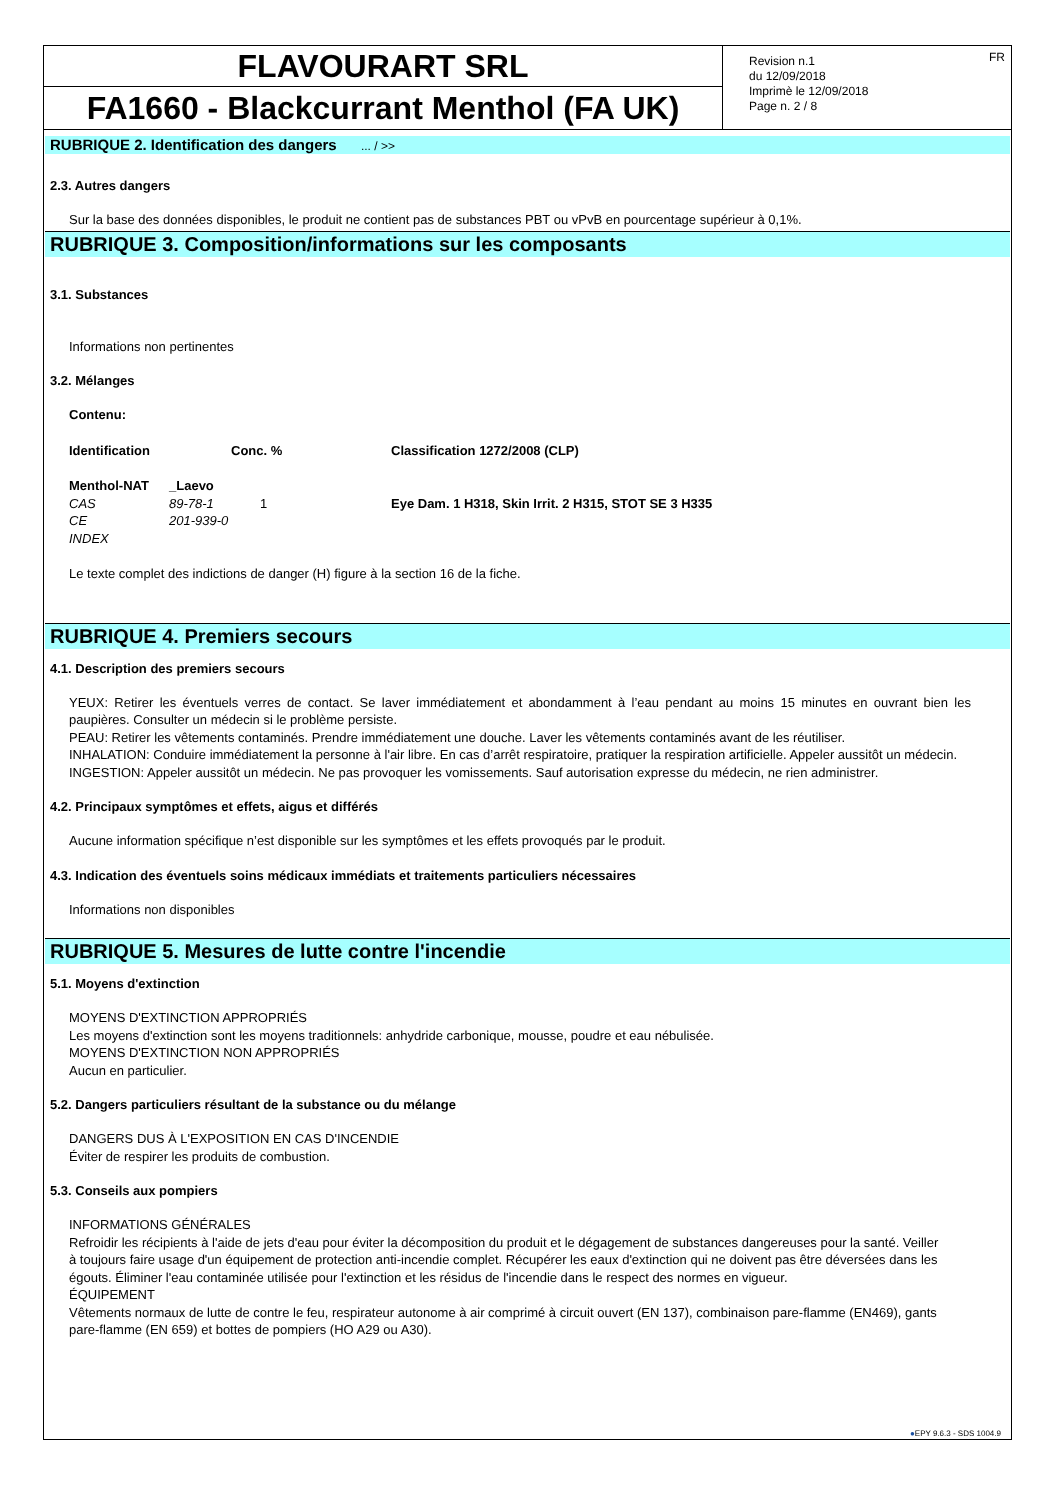FLAVOURART SRL
FA1660 - Blackcurrant Menthol (FA UK)
Revision n.1
du 12/09/2018
Imprimè le 12/09/2018
Page n. 2 / 8
FR
RUBRIQUE 2. Identification des dangers ... / >>
2.3. Autres dangers
Sur la base des données disponibles, le produit ne contient pas de substances PBT ou vPvB en pourcentage supérieur à 0,1%.
RUBRIQUE 3. Composition/informations sur les composants
3.1. Substances
Informations non pertinentes
3.2. Mélanges
Contenu:
| Identification | | Conc. % | Classification 1272/2008 (CLP) |
| --- | --- | --- | --- |
| Menthol-NAT | _Laevo | | |
| CAS | 89-78-1 | 1 | Eye Dam. 1 H318, Skin Irrit. 2 H315, STOT SE 3 H335 |
| CE | 201-939-0 | | |
| INDEX | | | |
Le texte complet des indictions de danger (H) figure à la section 16 de la fiche.
RUBRIQUE 4. Premiers secours
4.1. Description des premiers secours
YEUX: Retirer les éventuels verres de contact. Se laver immédiatement et abondamment à l’eau pendant au moins 15 minutes en ouvrant bien les paupières. Consulter un médecin si le problème persiste.
PEAU: Retirer les vêtements contaminés. Prendre immédiatement une douche. Laver les vêtements contaminés avant de les réutiliser.
INHALATION: Conduire immédiatement la personne à l'air libre. En cas d’arrêt respiratoire, pratiquer la respiration artificielle. Appeler aussitôt un médecin.
INGESTION: Appeler aussitôt un médecin. Ne pas provoquer les vomissements. Sauf autorisation expresse du médecin, ne rien administrer.
4.2. Principaux symptômes et effets, aigus et différés
Aucune information spécifique n’est disponible sur les symptômes et les effets provoqués par le produit.
4.3. Indication des éventuels soins médicaux immédiats et traitements particuliers nécessaires
Informations non disponibles
RUBRIQUE 5. Mesures de lutte contre l'incendie
5.1. Moyens d'extinction
MOYENS D'EXTINCTION APPROPRIÉS
Les moyens d'extinction sont les moyens traditionnels: anhydride carbonique, mousse, poudre et eau nébulisée.
MOYENS D'EXTINCTION NON APPROPRIÉS
Aucun en particulier.
5.2. Dangers particuliers résultant de la substance ou du mélange
DANGERS DUS À L'EXPOSITION EN CAS D'INCENDIE
Éviter de respirer les produits de combustion.
5.3. Conseils aux pompiers
INFORMATIONS GÉNÉRALES
Refroidir les récipients à l'aide de jets d'eau pour éviter la décomposition du produit et le dégagement de substances dangereuses pour la santé. Veiller à toujours faire usage d'un équipement de protection anti-incendie complet. Récupérer les eaux d'extinction qui ne doivent pas être déversées dans les égouts. Éliminer l'eau contaminée utilisée pour l'extinction et les résidus de l'incendie dans le respect des normes en vigueur.
ÉQUIPEMENT
Vêtements normaux de lutte de contre le feu, respirateur autonome à air comprimé à circuit ouvert (EN 137), combinaison pare-flamme (EN469), gants pare-flamme (EN 659) et bottes de pompiers (HO A29 ou A30).
●EPY 9.6.3 - SDS 1004.9